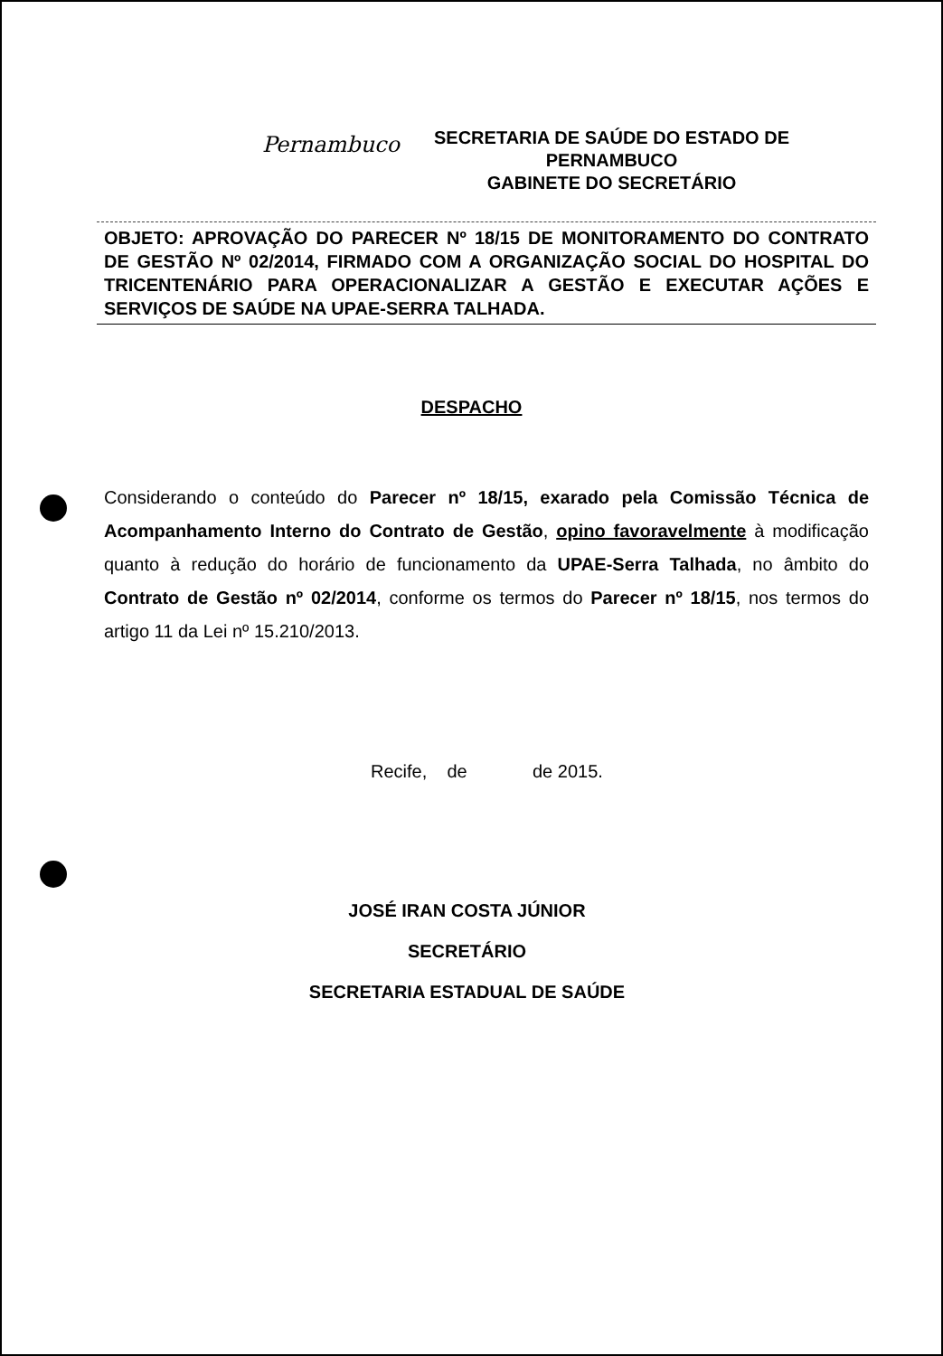Pernambuco
SECRETARIA DE SAÚDE DO ESTADO DE
PERNAMBUCO
GABINETE DO SECRETÁRIO
OBJETO: APROVAÇÃO DO PARECER Nº 18/15 DE MONITORAMENTO DO CONTRATO DE GESTÃO Nº 02/2014, FIRMADO COM A ORGANIZAÇÃO SOCIAL DO HOSPITAL DO TRICENTENÁRIO PARA OPERACIONALIZAR A GESTÃO E EXECUTAR AÇÕES E SERVIÇOS DE SAÚDE NA UPAE-SERRA TALHADA.
DESPACHO
Considerando o conteúdo do Parecer nº 18/15, exarado pela Comissão Técnica de Acompanhamento Interno do Contrato de Gestão, opino favoravelmente à modificação quanto à redução do horário de funcionamento da UPAE-Serra Talhada, no âmbito do Contrato de Gestão nº 02/2014, conforme os termos do Parecer nº 18/15, nos termos do artigo 11 da Lei nº 15.210/2013.
Recife, de de 2015.
JOSÉ IRAN COSTA JÚNIOR
SECRETÁRIO
SECRETARIA ESTADUAL DE SAÚDE